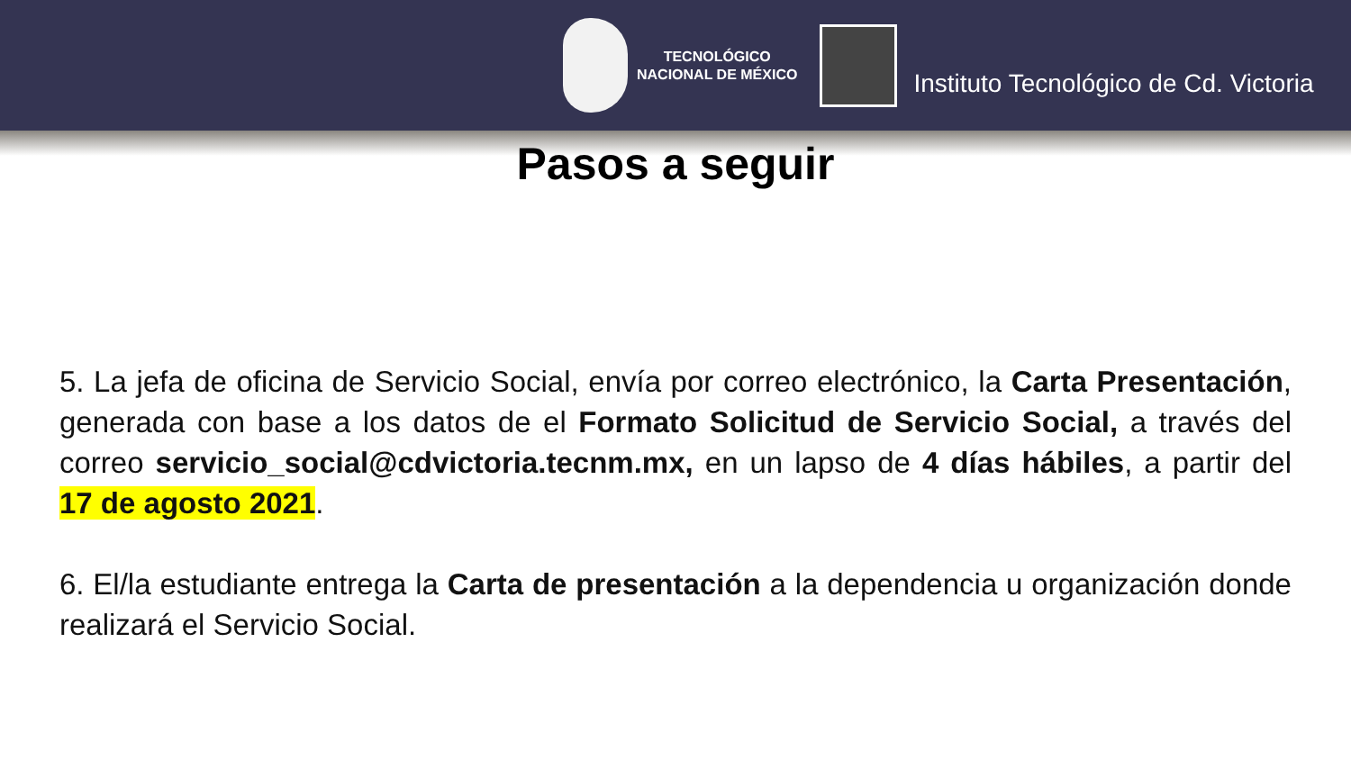TECNOLÓGICO
NACIONAL DE MÉXICO
Instituto Tecnológico de Cd. Victoria
Pasos a seguir
5. La jefa de oficina de Servicio Social, envía por correo electrónico, la Carta Presentación, generada con base a los datos de el Formato Solicitud de Servicio Social, a través del correo servicio_social@cdvictoria.tecnm.mx, en un lapso de 4 días hábiles, a partir del 17 de agosto 2021.
6. El/la estudiante entrega la Carta de presentación a la dependencia u organización donde realizará el Servicio Social.